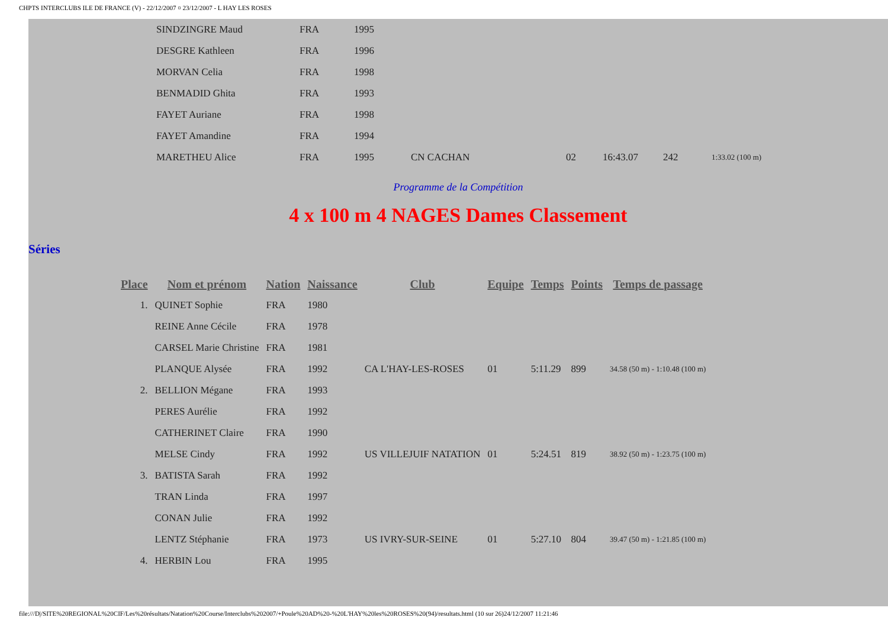CHPTS INTERCLUBS ILE DE FRANCE (V) - 22/12/2007 ¤ 23/12/2007 - L HAY LES ROSES
| SINDZINGRE Maud | FRA | 1995 | | | | | |
| DESGRE Kathleen | FRA | 1996 | | | | | |
| MORVAN Celia | FRA | 1998 | | | | | |
| BENMADID Ghita | FRA | 1993 | | | | | |
| FAYET Auriane | FRA | 1998 | | | | | |
| FAYET Amandine | FRA | 1994 | | | | | |
| MARETHEU Alice | FRA | 1995 | CN CACHAN | 02 | 16:43.07 | 242 | 1:33.02 (100 m) |
Programme de la Compétition
4 x 100 m 4 NAGES Dames Classement
Séries
| Place | Nom et prénom | Nation | Naissance | Club | Equipe | Temps | Points | Temps de passage |
| --- | --- | --- | --- | --- | --- | --- | --- | --- |
| 1. | QUINET Sophie | FRA | 1980 | | | | | |
| | REINE Anne Cécile | FRA | 1978 | | | | | |
| | CARSEL Marie Christine | FRA | 1981 | | | | | |
| | PLANQUE Alysée | FRA | 1992 | CA L'HAY-LES-ROSES | 01 | 5:11.29 | 899 | 34.58 (50 m) - 1:10.48 (100 m) |
| 2. | BELLION Mégane | FRA | 1993 | | | | | |
| | PERES Aurélie | FRA | 1992 | | | | | |
| | CATHERINET Claire | FRA | 1990 | | | | | |
| | MELSE Cindy | FRA | 1992 | US VILLEJUIF NATATION | 01 | 5:24.51 | 819 | 38.92 (50 m) - 1:23.75 (100 m) |
| 3. | BATISTA Sarah | FRA | 1992 | | | | | |
| | TRAN Linda | FRA | 1997 | | | | | |
| | CONAN Julie | FRA | 1992 | | | | | |
| | LENTZ Stéphanie | FRA | 1973 | US IVRY-SUR-SEINE | 01 | 5:27.10 | 804 | 39.47 (50 m) - 1:21.85 (100 m) |
| 4. | HERBIN Lou | FRA | 1995 | | | | | |
file:///D|/SITE%20REGIONAL%20CIF/Les%20résultats/Natation%20Course/Interclubs%202007/+Poule%20AD%20-%20L'HAY%20les%20ROSES%20(94)/resultats.html (10 sur 26)24/12/2007 11:21:46